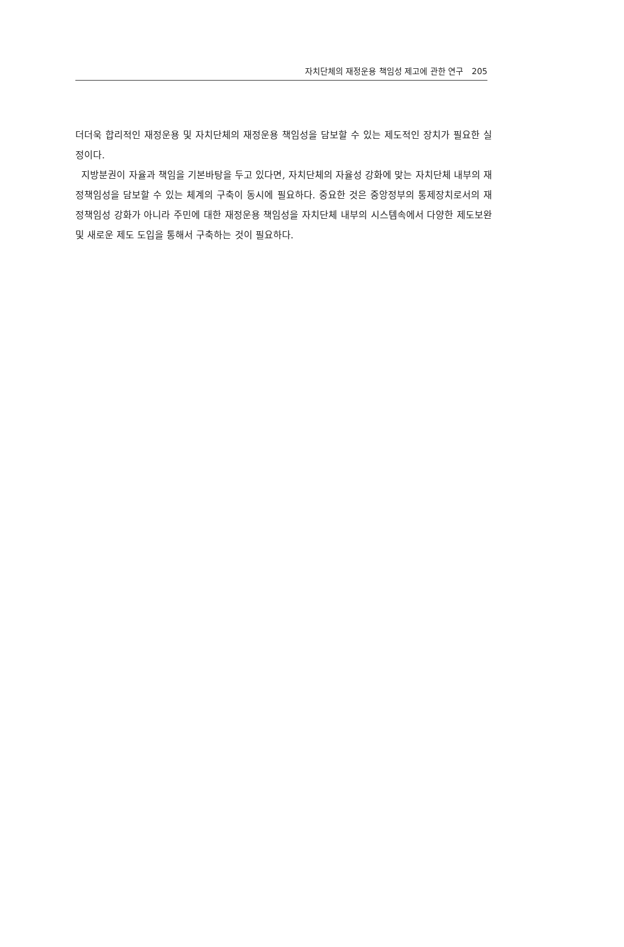자치단체의 재정운용 책임성 제고에 관한 연구 205
더더욱 합리적인 재정운용 및 자치단체의 재정운용 책임성을 담보할 수 있는 제도적인 장치가 필요한 실정이다.
지방분권이 자율과 책임을 기본바탕을 두고 있다면, 자치단체의 자율성 강화에 맞는 자치단체 내부의 재정책임성을 담보할 수 있는 체계의 구축이 동시에 필요하다. 중요한 것은 중앙정부의 통제장치로서의 재정책임성 강화가 아니라 주민에 대한 재정운용 책임성을 자치단체 내부의 시스템속에서 다양한 제도보완 및 새로운 제도 도입을 통해서 구축하는 것이 필요하다.